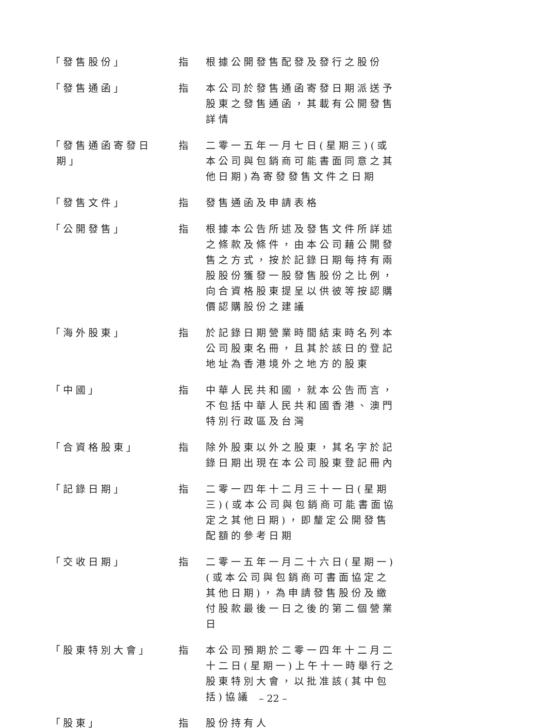「發售股份」 指 根據公開發售配發及發行之股份
「發售通函」 指 本公司於發售通函寄發日期派送予股東之發售通函，其載有公開發售詳情
「發售通函寄發日
期」
指 二零一五年一月七日(星期三)(或本公司與包銷商可能書面同意之其他日期)為寄發發售文件之日期
「發售文件」 指 發售通函及申請表格
「公開發售」 指 根據本公告所述及發售文件所詳述之條款及條件，由本公司藉公開發售之方式，按於記錄日期每持有兩股股份獲發一股發售股份之比例，向合資格股東提呈以供彼等按認購價認購股份之建議
「海外股東」 指 於記錄日期營業時間結束時名列本公司股東名冊，且其於該日的登記地址為香港境外之地方的股東
「中國」 指 中華人民共和國，就本公告而言，不包括中華人民共和國香港、澳門特別行政區及台灣
「合資格股東」 指 除外股東以外之股東，其名字於記錄日期出現在本公司股東登記冊內
「記錄日期」 指 二零一四年十二月三十一日(星期三)(或本公司與包銷商可能書面協定之其他日期)，即釐定公開發售配額的參考日期
「交收日期」 指 二零一五年一月二十六日(星期一)(或本公司與包銷商可書面協定之其他日期)，為申請發售股份及繳付股款最後一日之後的第二個營業日
「股東特別大會」 指 本公司預期於二零一四年十二月二十二日(星期一)上午十一時舉行之股東特別大會，以批准該(其中包括)協議
「股東」 指 股份持有人
– 22 –